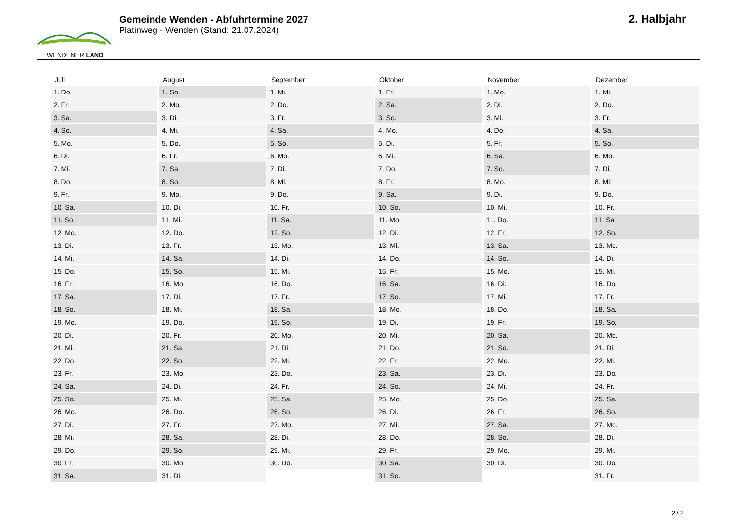WENDENER LAND
Gemeinde Wenden - Abfuhrtermine 2027
Platinweg - Wenden (Stand: 21.07.2024)
2. Halbjahr
| Juli | August | September | Oktober | November | Dezember |
| --- | --- | --- | --- | --- | --- |
| 1. Do. | 1. So. | 1. Mi. | 1. Fr. | 1. Mo. | 1. Mi. |
| 2. Fr. | 2. Mo. | 2. Do. | 2. Sa. | 2. Di. | 2. Do. |
| 3. Sa. | 3. Di. | 3. Fr. | 3. So. | 3. Mi. | 3. Fr. |
| 4. So. | 4. Mi. | 4. Sa. | 4. Mo. | 4. Do. | 4. Sa. |
| 5. Mo. | 5. Do. | 5. So. | 5. Di. | 5. Fr. | 5. So. |
| 6. Di. | 6. Fr. | 6. Mo. | 6. Mi. | 6. Sa. | 6. Mo. |
| 7. Mi. | 7. Sa. | 7. Di. | 7. Do. | 7. So. | 7. Di. |
| 8. Do. | 8. So. | 8. Mi. | 8. Fr. | 8. Mo. | 8. Mi. |
| 9. Fr. | 9. Mo. | 9. Do. | 9. Sa. | 9. Di. | 9. Do. |
| 10. Sa. | 10. Di. | 10. Fr. | 10. So. | 10. Mi. | 10. Fr. |
| 11. So. | 11. Mi. | 11. Sa. | 11. Mo. | 11. Do. | 11. Sa. |
| 12. Mo. | 12. Do. | 12. So. | 12. Di. | 12. Fr. | 12. So. |
| 13. Di. | 13. Fr. | 13. Mo. | 13. Mi. | 13. Sa. | 13. Mo. |
| 14. Mi. | 14. Sa. | 14. Di. | 14. Do. | 14. So. | 14. Di. |
| 15. Do. | 15. So. | 15. Mi. | 15. Fr. | 15. Mo. | 15. Mi. |
| 16. Fr. | 16. Mo. | 16. Do. | 16. Sa. | 16. Di. | 16. Do. |
| 17. Sa. | 17. Di. | 17. Fr. | 17. So. | 17. Mi. | 17. Fr. |
| 18. So. | 18. Mi. | 18. Sa. | 18. Mo. | 18. Do. | 18. Sa. |
| 19. Mo. | 19. Do. | 19. So. | 19. Di. | 19. Fr. | 19. So. |
| 20. Di. | 20. Fr. | 20. Mo. | 20. Mi. | 20. Sa. | 20. Mo. |
| 21. Mi. | 21. Sa. | 21. Di. | 21. Do. | 21. So. | 21. Di. |
| 22. Do. | 22. So. | 22. Mi. | 22. Fr. | 22. Mo. | 22. Mi. |
| 23. Fr. | 23. Mo. | 23. Do. | 23. Sa. | 23. Di. | 23. Do. |
| 24. Sa. | 24. Di. | 24. Fr. | 24. So. | 24. Mi. | 24. Fr. |
| 25. So. | 25. Mi. | 25. Sa. | 25. Mo. | 25. Do. | 25. Sa. |
| 26. Mo. | 26. Do. | 26. So. | 26. Di. | 26. Fr. | 26. So. |
| 27. Di. | 27. Fr. | 27. Mo. | 27. Mi. | 27. Sa. | 27. Mo. |
| 28. Mi. | 28. Sa. | 28. Di. | 28. Do. | 28. So. | 28. Di. |
| 29. Do. | 29. So. | 29. Mi. | 29. Fr. | 29. Mo. | 29. Mi. |
| 30. Fr. | 30. Mo. | 30. Do. | 30. Sa. | 30. Di. | 30. Do. |
| 31. Sa. | 31. Di. | | 31. So. | | 31. Fr. |
2 / 2